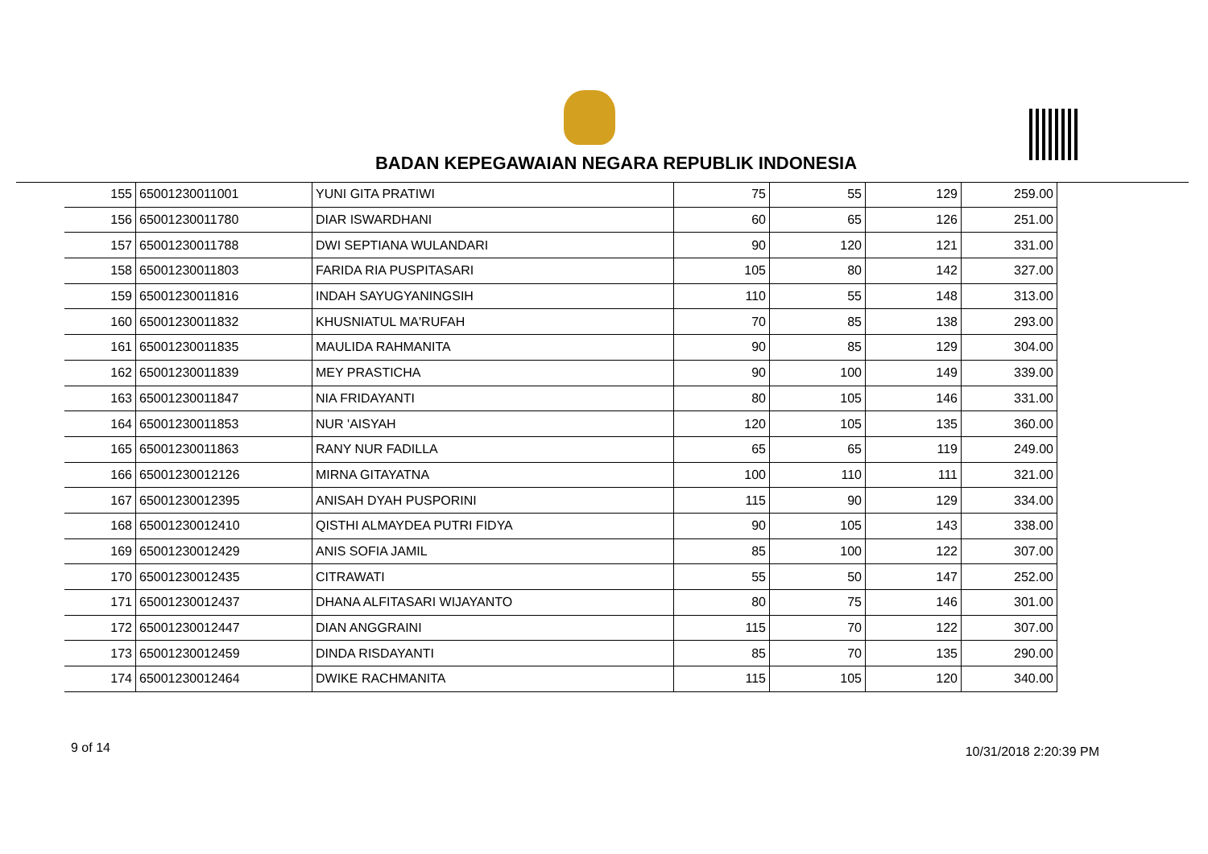BADAN KEPEGAWAIAN NEGARA REPUBLIK INDONESIA
| 155 | 65001230011001 | YUNI GITA PRATIWI | 75 | 55 | 129 | 259.00 |
| 156 | 65001230011780 | DIAR ISWARDHANI | 60 | 65 | 126 | 251.00 |
| 157 | 65001230011788 | DWI SEPTIANA WULANDARI | 90 | 120 | 121 | 331.00 |
| 158 | 65001230011803 | FARIDA RIA PUSPITASARI | 105 | 80 | 142 | 327.00 |
| 159 | 65001230011816 | INDAH SAYUGYANINGSIH | 110 | 55 | 148 | 313.00 |
| 160 | 65001230011832 | KHUSNIATUL MA'RUFAH | 70 | 85 | 138 | 293.00 |
| 161 | 65001230011835 | MAULIDA RAHMANITA | 90 | 85 | 129 | 304.00 |
| 162 | 65001230011839 | MEY PRASTICHA | 90 | 100 | 149 | 339.00 |
| 163 | 65001230011847 | NIA FRIDAYANTI | 80 | 105 | 146 | 331.00 |
| 164 | 65001230011853 | NUR 'AISYAH | 120 | 105 | 135 | 360.00 |
| 165 | 65001230011863 | RANY NUR FADILLA | 65 | 65 | 119 | 249.00 |
| 166 | 65001230012126 | MIRNA GITAYATNA | 100 | 110 | 111 | 321.00 |
| 167 | 65001230012395 | ANISAH DYAH PUSPORINI | 115 | 90 | 129 | 334.00 |
| 168 | 65001230012410 | QISTHI ALMAYDEA PUTRI FIDYA | 90 | 105 | 143 | 338.00 |
| 169 | 65001230012429 | ANIS SOFIA JAMIL | 85 | 100 | 122 | 307.00 |
| 170 | 65001230012435 | CITRAWATI | 55 | 50 | 147 | 252.00 |
| 171 | 65001230012437 | DHANA ALFITASARI WIJAYANTO | 80 | 75 | 146 | 301.00 |
| 172 | 65001230012447 | DIAN ANGGRAINI | 115 | 70 | 122 | 307.00 |
| 173 | 65001230012459 | DINDA RISDAYANTI | 85 | 70 | 135 | 290.00 |
| 174 | 65001230012464 | DWIKE RACHMANITA | 115 | 105 | 120 | 340.00 |
9 of 14 10/31/2018 2:20:39 PM